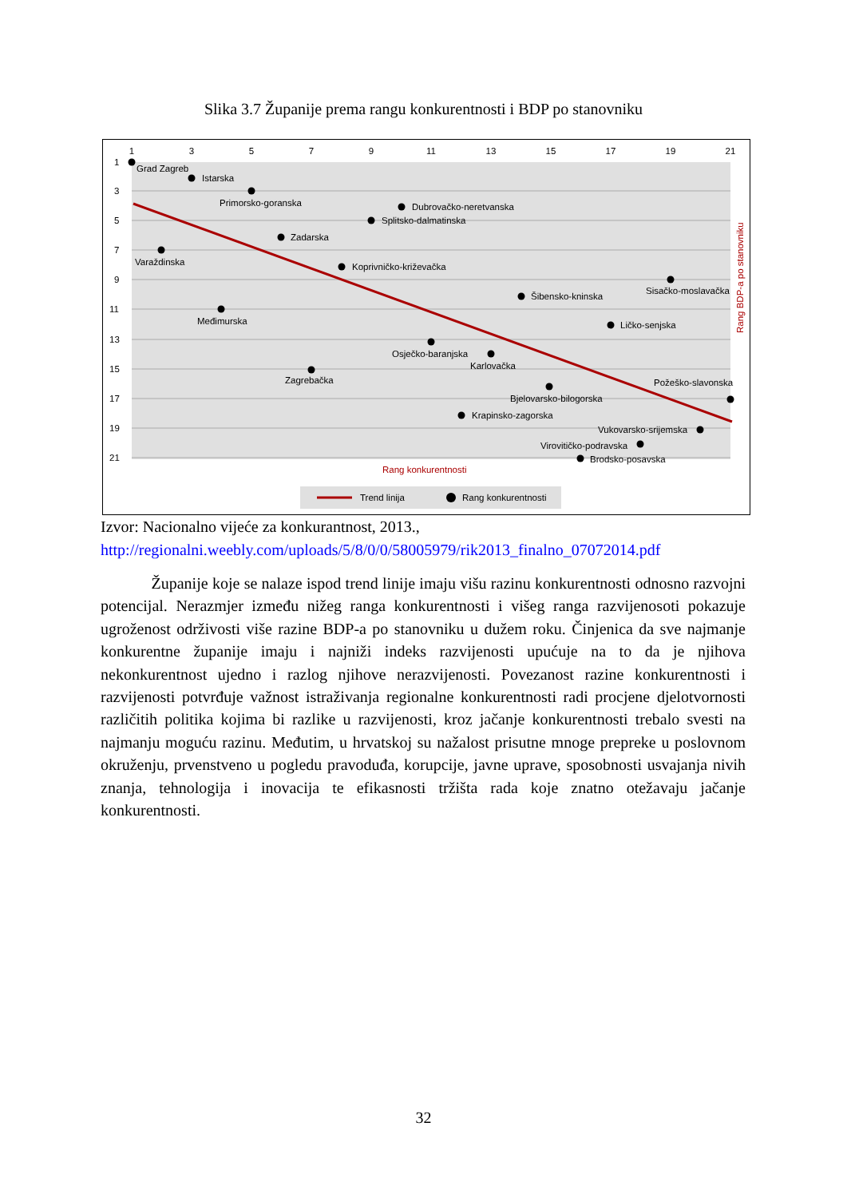Slika 3.7 Županije prema rangu konkurentnosti i BDP po stanovniku
1
3
5
7
9
11
13
15
17
19
21
1
3
5
7
9
11
13
15
17
19
21
Grad Zagreb
Istarska
Primorsko-goranska
Dubrovačko-neretvanska
Splitsko-dalmatinska
Zadarska
Varaždinska
Koprivničko-križevačka
Sisačko-moslavačka
Šibensko-kninska
Međimurska
Ličko-senjska
Osječko-baranjska
Karlovačka
Zagrebačka
Požeško-slavonska
Bjelovarsko-bilogorska
Krapinsko-zagorska
Vukovarsko-srijemska
Virovitičko-podravska
Brodsko-posavska
Rang konkurentnosti
Rang BDP-a po stanovniku
Trend linija
Rang konkurentnosti
Izvor: Nacionalno vijeće za konkurantnost, 2013.,
http://regionalni.weebly.com/uploads/5/8/0/0/58005979/rik2013_finalno_07072014.pdf
Županije koje se nalaze ispod trend linije imaju višu razinu konkurentnosti odnosno razvojni potencijal. Nerazmjer između nižeg ranga konkurentnosti i višeg ranga razvijenosoti pokazuje ugroženost održivosti više razine BDP-a po stanovniku u dužem roku. Činjenica da sve najmanje konkurentne županije imaju i najniži indeks razvijenosti upućuje na to da je njihova nekonkurentnost ujedno i razlog njihove nerazvijenosti. Povezanost razine konkurentnosti i razvijenosti potvrđuje važnost istraživanja regionalne konkurentnosti radi procjene djelotvornosti različitih politika kojima bi razlike u razvijenosti, kroz jačanje konkurentnosti trebalo svesti na najmanju moguću razinu. Međutim, u hrvatskoj su nažalost prisutne mnoge prepreke u poslovnom okruženju, prvenstveno u pogledu pravoduđa, korupcije, javne uprave, sposobnosti usvajanja nivih znanja, tehnologija i inovacija te efikasnosti tržišta rada koje znatno otežavaju jačanje konkurentnosti.
32